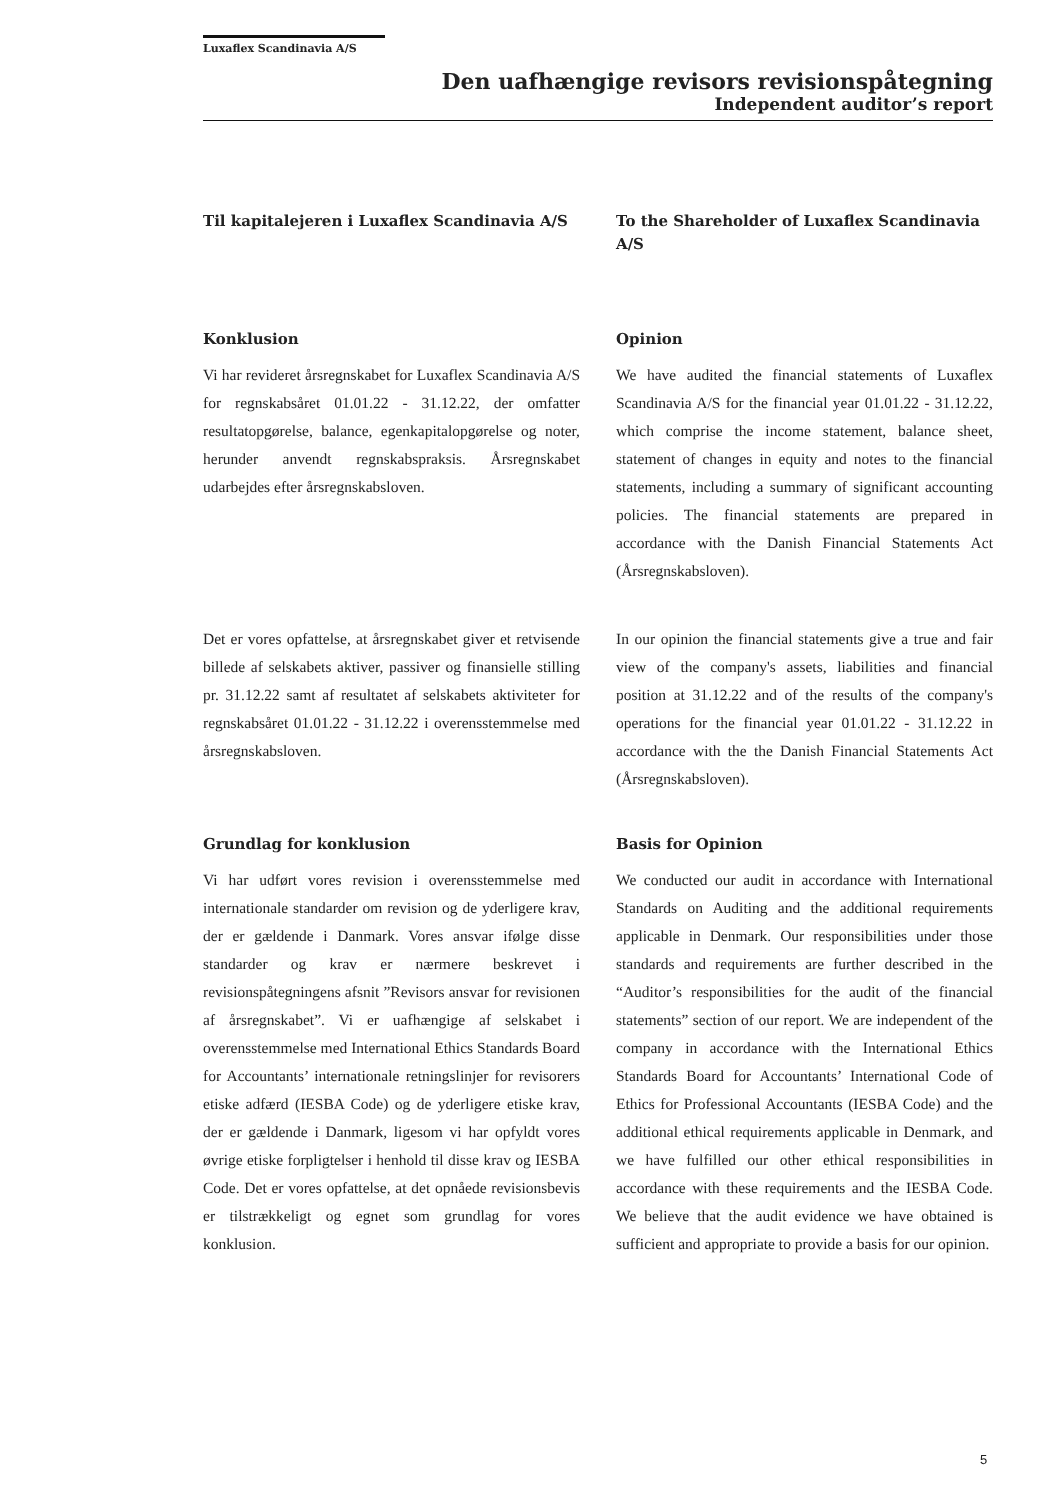Luxaflex Scandinavia A/S
Den uafhængige revisors revisionspåtegning
Independent auditor’s report
Til kapitalejeren i Luxaflex Scandinavia A/S
To the Shareholder of Luxaflex Scandinavia A/S
Konklusion
Vi har revideret årsregnskabet for Luxaflex Scandinavia A/S for regnskabsåret 01.01.22 - 31.12.22, der omfatter resultatopgørelse, balance, egenkapitalopgørelse og noter, herunder anvendt regnskabspraksis. Årsregnskabet udarbejdes efter årsregnskabsloven.
Opinion
We have audited the financial statements of Luxaflex Scandinavia A/S for the financial year 01.01.22 - 31.12.22, which comprise the income statement, balance sheet, statement of changes in equity and notes to the financial statements, including a summary of significant accounting policies. The financial statements are prepared in accordance with the Danish Financial Statements Act (Årsregnskabsloven).
Det er vores opfattelse, at årsregnskabet giver et retvisende billede af selskabets aktiver, passiver og finansielle stilling pr. 31.12.22 samt af resultatet af selskabets aktiviteter for regnskabsåret 01.01.22 - 31.12.22 i overensstemmelse med årsregnskabsloven.
In our opinion the financial statements give a true and fair view of the company's assets, liabilities and financial position at 31.12.22 and of the results of the company's operations for the financial year 01.01.22 - 31.12.22 in accordance with the the Danish Financial Statements Act (Årsregnskabsloven).
Grundlag for konklusion
Vi har udført vores revision i overensstemmelse med internationale standarder om revision og de yderligere krav, der er gældende i Danmark. Vores ansvar ifølge disse standarder og krav er nærmere beskrevet i revisionspåtegningens afsnit ”Revisors ansvar for revisionen af årsregnskabet”. Vi er uafhængige af selskabet i overensstemmelse med International Ethics Standards Board for Accountants’ internationale retningslinjer for revisorers etiske adfærd (IESBA Code) og de yderligere etiske krav, der er gældende i Danmark, ligesom vi har opfyldt vores øvrige etiske forpligtelser i henhold til disse krav og IESBA Code. Det er vores opfattelse, at det opnåede revisionsbevis er tilstrækkeligt og egnet som grundlag for vores konklusion.
Basis for Opinion
We conducted our audit in accordance with International Standards on Auditing and the additional requirements applicable in Denmark. Our responsibilities under those standards and requirements are further described in the “Auditor’s responsibilities for the audit of the financial statements” section of our report. We are independent of the company in accordance with the International Ethics Standards Board for Accountants’ International Code of Ethics for Professional Accountants (IESBA Code) and the additional ethical requirements applicable in Denmark, and we have fulfilled our other ethical responsibilities in accordance with these requirements and the IESBA Code. We believe that the audit evidence we have obtained is sufficient and appropriate to provide a basis for our opinion.
5